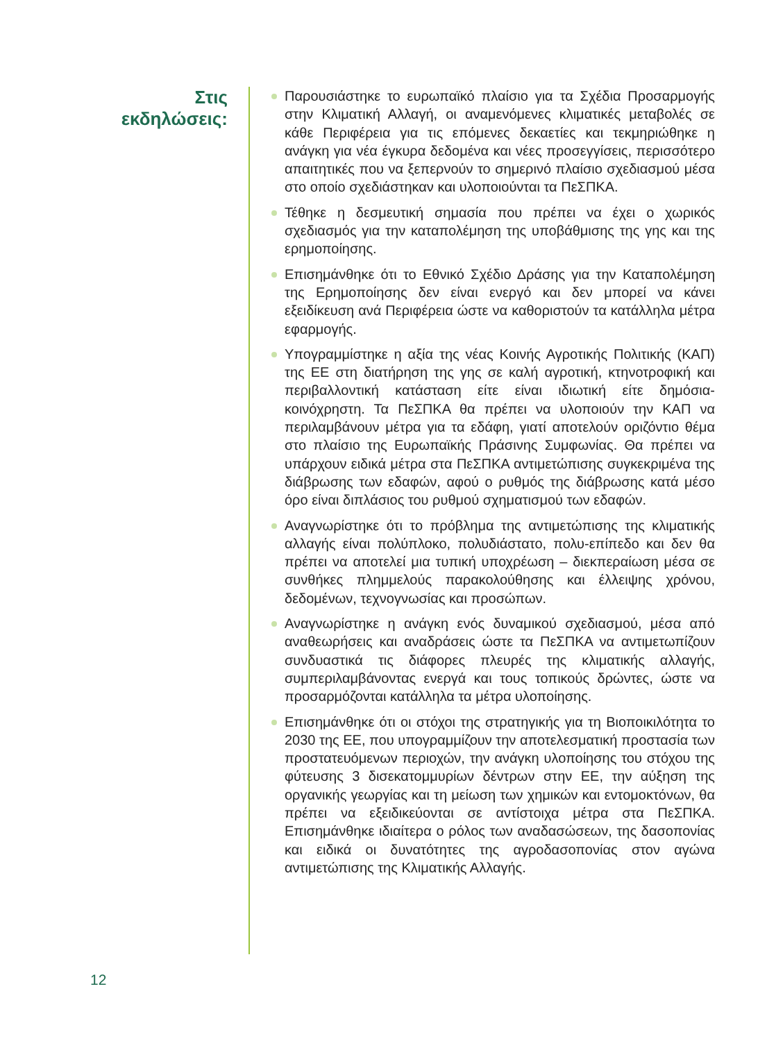Στις
εκδηλώσεις:
Παρουσιάστηκε το ευρωπαϊκό πλαίσιο για τα Σχέδια Προσαρμογής στην Κλιματική Αλλαγή, οι αναμενόμενες κλιματικές μεταβολές σε κάθε Περιφέρεια για τις επόμενες δεκαετίες και τεκμηριώθηκε η ανάγκη για νέα έγκυρα δεδομένα και νέες προσεγγίσεις, περισσότερο απαιτητικές που να ξεπερνούν το σημερινό πλαίσιο σχεδιασμού μέσα στο οποίο σχεδιάστηκαν και υλοποιούνται τα ΠεΣΠΚΑ.
Τέθηκε η δεσμευτική σημασία που πρέπει να έχει ο χωρικός σχεδιασμός για την καταπολέμηση της υποβάθμισης της γης και της ερημοποίησης.
Επισημάνθηκε ότι το Εθνικό Σχέδιο Δράσης για την Καταπολέμηση της Ερημοποίησης δεν είναι ενεργό και δεν μπορεί να κάνει εξειδίκευση ανά Περιφέρεια ώστε να καθοριστούν τα κατάλληλα μέτρα εφαρμογής.
Υπογραμμίστηκε η αξία της νέας Κοινής Αγροτικής Πολιτικής (ΚΑΠ) της ΕΕ στη διατήρηση της γης σε καλή αγροτική, κτηνοτροφική και περιβαλλοντική κατάσταση είτε είναι ιδιωτική είτε δημόσια-κοινόχρηστη. Τα ΠεΣΠΚΑ θα πρέπει να υλοποιούν την ΚΑΠ να περιλαμβάνουν μέτρα για τα εδάφη, γιατί αποτελούν οριζόντιο θέμα στο πλαίσιο της Ευρωπαϊκής Πράσινης Συμφωνίας. Θα πρέπει να υπάρχουν ειδικά μέτρα στα ΠεΣΠΚΑ αντιμετώπισης συγκεκριμένα της διάβρωσης των εδαφών, αφού ο ρυθμός της διάβρωσης κατά μέσο όρο είναι διπλάσιος του ρυθμού σχηματισμού των εδαφών.
Αναγνωρίστηκε ότι το πρόβλημα της αντιμετώπισης της κλιματικής αλλαγής είναι πολύπλοκο, πολυδιάστατο, πολυ-επίπεδο και δεν θα πρέπει να αποτελεί μια τυπική υποχρέωση – διεκπεραίωση μέσα σε συνθήκες πλημμελούς παρακολούθησης και έλλειψης χρόνου, δεδομένων, τεχνογνωσίας και προσώπων.
Αναγνωρίστηκε η ανάγκη ενός δυναμικού σχεδιασμού, μέσα από αναθεωρήσεις και αναδράσεις ώστε τα ΠεΣΠΚΑ να αντιμετωπίζουν συνδυαστικά τις διάφορες πλευρές της κλιματικής αλλαγής, συμπεριλαμβάνοντας ενεργά και τους τοπικούς δρώντες, ώστε να προσαρμόζονται κατάλληλα τα μέτρα υλοποίησης.
Επισημάνθηκε ότι οι στόχοι της στρατηγικής για τη Βιοποικιλότητα το 2030 της ΕΕ, που υπογραμμίζουν την αποτελεσματική προστασία των προστατευόμενων περιοχών, την ανάγκη υλοποίησης του στόχου της φύτευσης 3 δισεκατομμυρίων δέντρων στην ΕΕ, την αύξηση της οργανικής γεωργίας και τη μείωση των χημικών και εντομοκτόνων, θα πρέπει να εξειδικεύονται σε αντίστοιχα μέτρα στα ΠεΣΠΚΑ. Επισημάνθηκε ιδιαίτερα ο ρόλος των αναδασώσεων, της δασοπονίας και ειδικά οι δυνατότητες της αγροδασοπονίας στον αγώνα αντιμετώπισης της Κλιματικής Αλλαγής.
12